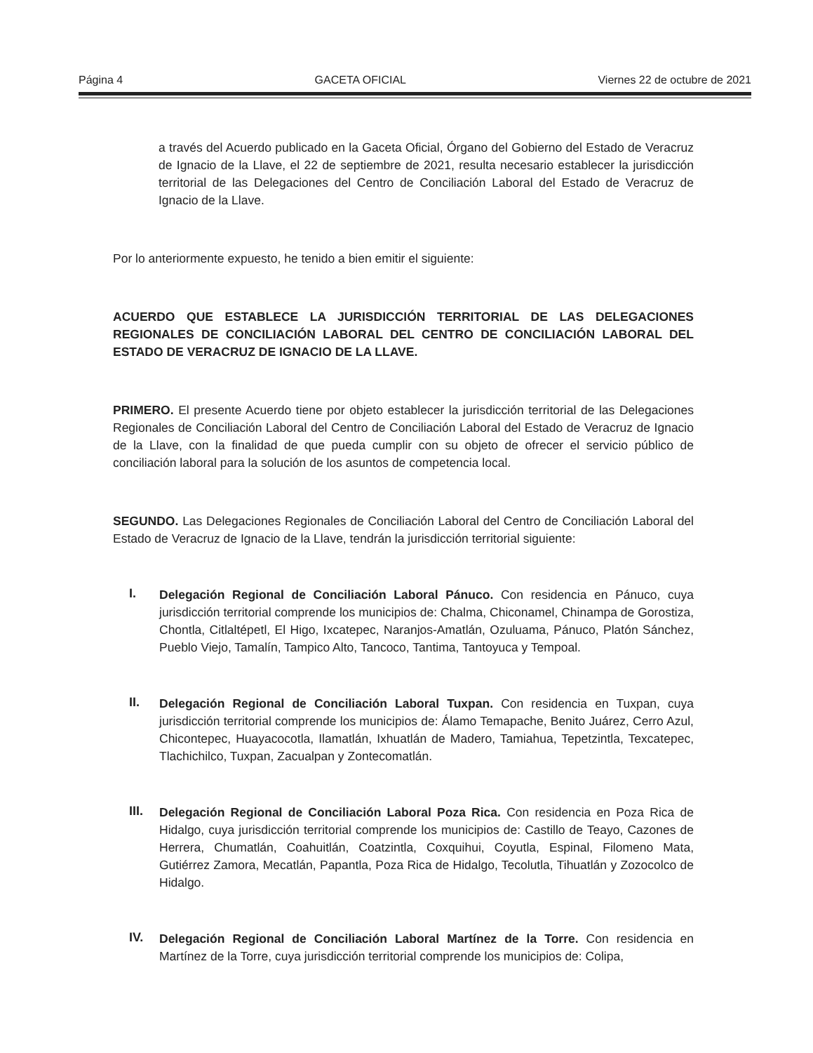Página 4 GACETA OFICIAL Viernes 22 de octubre de 2021
a través del Acuerdo publicado en la Gaceta Oficial, Órgano del Gobierno del Estado de Veracruz de Ignacio de la Llave, el 22 de septiembre de 2021, resulta necesario establecer la jurisdicción territorial de las Delegaciones del Centro de Conciliación Laboral del Estado de Veracruz de Ignacio de la Llave.
Por lo anteriormente expuesto, he tenido a bien emitir el siguiente:
ACUERDO QUE ESTABLECE LA JURISDICCIÓN TERRITORIAL DE LAS DELEGACIONES REGIONALES DE CONCILIACIÓN LABORAL DEL CENTRO DE CONCILIACIÓN LABORAL DEL ESTADO DE VERACRUZ DE IGNACIO DE LA LLAVE.
PRIMERO. El presente Acuerdo tiene por objeto establecer la jurisdicción territorial de las Delegaciones Regionales de Conciliación Laboral del Centro de Conciliación Laboral del Estado de Veracruz de Ignacio de la Llave, con la finalidad de que pueda cumplir con su objeto de ofrecer el servicio público de conciliación laboral para la solución de los asuntos de competencia local.
SEGUNDO. Las Delegaciones Regionales de Conciliación Laboral del Centro de Conciliación Laboral del Estado de Veracruz de Ignacio de la Llave, tendrán la jurisdicción territorial siguiente:
I.
Delegación Regional de Conciliación Laboral Pánuco. Con residencia en Pánuco, cuya jurisdicción territorial comprende los municipios de: Chalma, Chiconamel, Chinampa de Gorostiza, Chontla, Citlaltépetl, El Higo, Ixcatepec, Naranjos-Amatlán, Ozuluama, Pánuco, Platón Sánchez, Pueblo Viejo, Tamalín, Tampico Alto, Tancoco, Tantima, Tantoyuca y Tempoal.
II.
Delegación Regional de Conciliación Laboral Tuxpan. Con residencia en Tuxpan, cuya jurisdicción territorial comprende los municipios de: Álamo Temapache, Benito Juárez, Cerro Azul, Chicontepec, Huayacocotla, Ilamatlán, Ixhuatlán de Madero, Tamiahua, Tepetzintla, Texcatepec, Tlachichilco, Tuxpan, Zacualpan y Zontecomatlán.
III.
Delegación Regional de Conciliación Laboral Poza Rica. Con residencia en Poza Rica de Hidalgo, cuya jurisdicción territorial comprende los municipios de: Castillo de Teayo, Cazones de Herrera, Chumatlán, Coahuitlán, Coatzintla, Coxquihui, Coyutla, Espinal, Filomeno Mata, Gutiérrez Zamora, Mecatlán, Papantla, Poza Rica de Hidalgo, Tecolutla, Tihuatlán y Zozocolco de Hidalgo.
IV.
Delegación Regional de Conciliación Laboral Martínez de la Torre. Con residencia en Martínez de la Torre, cuya jurisdicción territorial comprende los municipios de: Colipa,